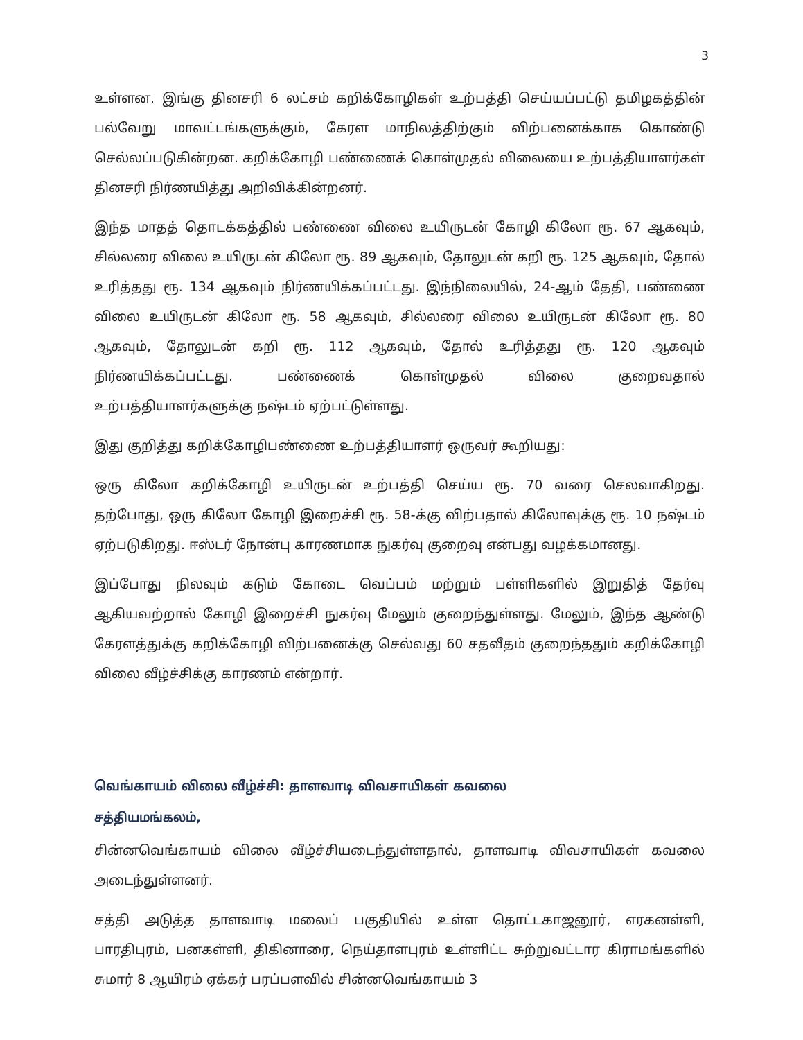3
உள்ளன. இங்கு தினசரி 6 லட்சம் கறிக்கோழிகள் உற்பத்தி செய்யப்பட்டு தமிழகத்தின் பல்வேறு மாவட்டங்களுக்கும், கேரள மாநிலத்திற்கும் விற்பனைக்காக கொண்டு செல்லப்படுகின்றன. கறிக்கோழி பண்ணைக் கொள்முதல் விலையை உற்பத்தியாளர்கள் தினசரி நிர்ணயித்து அறிவிக்கின்றனர்.
இந்த மாதத் தொடக்கத்தில் பண்ணை விலை உயிருடன் கோழி கிலோ ரூ. 67 ஆகவும், சில்லரை விலை உயிருடன் கிலோ ரூ. 89 ஆகவும், தோலுடன் கறி ரூ. 125 ஆகவும், தோல் உரித்தது ரூ. 134 ஆகவும் நிர்ணயிக்கப்பட்டது. இந்நிலையில், 24-ஆம் தேதி, பண்ணை விலை உயிருடன் கிலோ ரூ. 58 ஆகவும், சில்லரை விலை உயிருடன் கிலோ ரூ. 80 ஆகவும், தோலுடன் கறி ரூ. 112 ஆகவும், தோல் உரித்தது ரூ. 120 ஆகவும் நிர்ணயிக்கப்பட்டது. பண்ணைக் கொள்முதல் விலை குறைவதால் உற்பத்தியாளர்களுக்கு நஷ்டம் ஏற்பட்டுள்ளது.
இது குறித்து கறிக்கோழிபண்ணை உற்பத்தியாளர் ஒருவர் கூறியது:
ஒரு கிலோ கறிக்கோழி உயிருடன் உற்பத்தி செய்ய ரூ. 70 வரை செலவாகிறது. தற்போது, ஒரு கிலோ கோழி இறைச்சி ரூ. 58-க்கு விற்பதால் கிலோவுக்கு ரூ. 10 நஷ்டம் ஏற்படுகிறது. ஈஸ்டர் நோன்பு காரணமாக நுகர்வு குறைவு என்பது வழக்கமானது.
இப்போது நிலவும் கடும் கோடை வெப்பம் மற்றும் பள்ளிகளில் இறுதித் தேர்வு ஆகியவற்றால் கோழி இறைச்சி நுகர்வு மேலும் குறைந்துள்ளது. மேலும், இந்த ஆண்டு கேரளத்துக்கு கறிக்கோழி விற்பனைக்கு செல்வது 60 சதவீதம் குறைந்ததும் கறிக்கோழி விலை வீழ்ச்சிக்கு காரணம் என்றார்.
வெங்காயம் விலை வீழ்ச்சி: தாளவாடி விவசாயிகள் கவலை
சத்தியமங்கலம்,
சின்னவெங்காயம் விலை வீழ்ச்சியடைந்துள்ளதால், தாளவாடி விவசாயிகள் கவலை அடைந்துள்ளனர்.
சத்தி அடுத்த தாளவாடி மலைப் பகுதியில் உள்ள தொட்டகாஜனூர், எரகனள்ளி, பாரதிபுரம், பனகள்ளி, திகினாரை, நெய்தாளபுரம் உள்ளிட்ட சுற்றுவட்டார கிராமங்களில் சுமார் 8 ஆயிரம் ஏக்கர் பரப்பளவில் சின்னவெங்காயம் 3